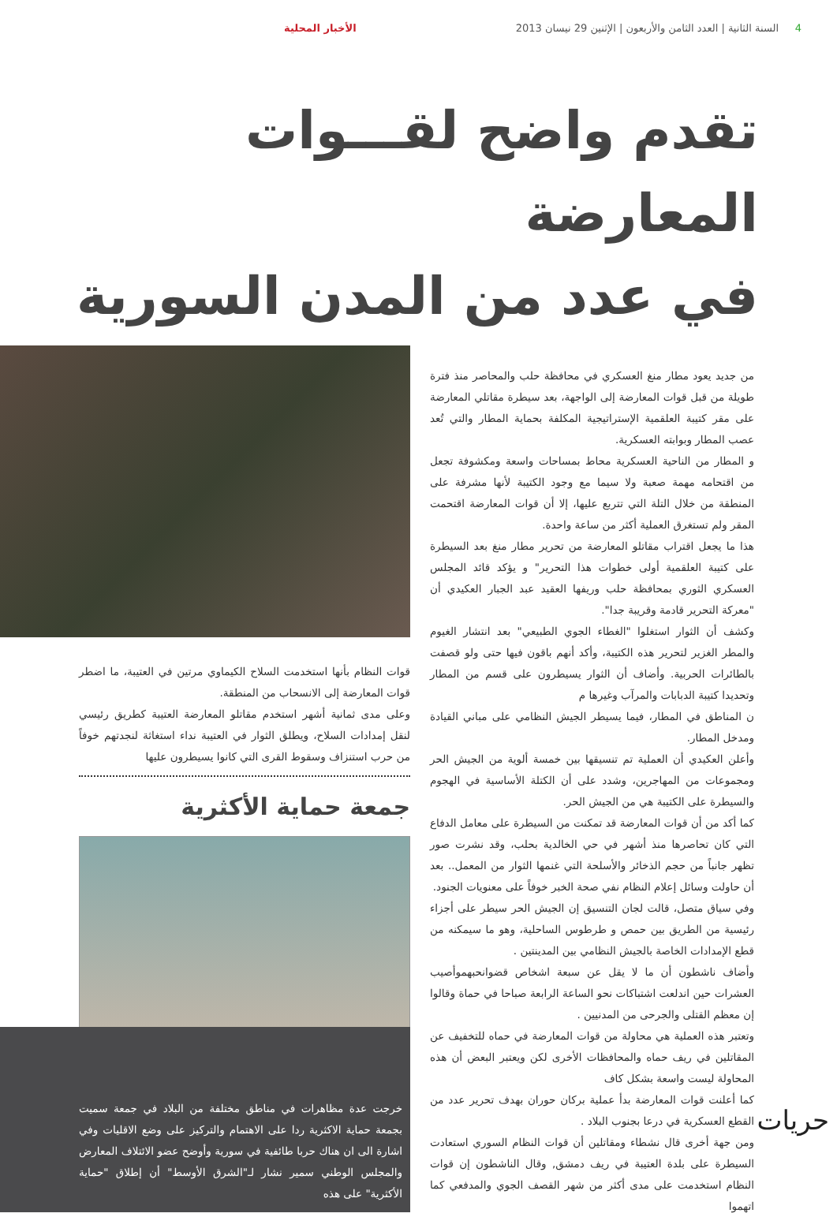4 السنة الثانية | العدد الثامن والأربعون | الإثنين 29 نيسان 2013 الأخبار المحلية
تقدم واضح لقـــوات المعارضة
في عدد من المدن السورية
من جديد يعود مطار منغ العسكري في محافظة حلب والمحاصر منذ فترة طويلة من قبل قوات المعارضة إلى الواجهة، بعد سيطرة مقاتلي المعارضة على مقر كتيبة العلقمية الإستراتيجية المكلفة بحماية المطار والتي تُعد عصب المطار وبوابته العسكرية.
و المطار من الناحية العسكرية محاط بمساحات واسعة ومكشوفة تجعل من اقتحامه مهمة صعبة ولا سيما مع وجود الكتيبة لأنها مشرفة على المنطقة من خلال التلة التي تتربع عليها، إلا أن قوات المعارضة اقتحمت المقر ولم تستغرق العملية أكثر من ساعة واحدة.
هذا ما يجعل اقتراب مقاتلو المعارضة من تحرير مطار منغ بعد السيطرة على كتيبة العلقمية أولى خطوات هذا التحرير" و يؤكد قائد المجلس العسكري الثوري بمحافظة حلب وريفها العقيد عبد الجبار العكيدي أن "معركة التحرير قادمة وقريبة جدا".
وكشف أن الثوار استغلوا "الغطاء الجوي الطبيعي" بعد انتشار الغيوم والمطر الغزير لتحرير هذه الكتيبة، وأكد أنهم باقون فيها حتى ولو قصفت بالطائرات الحربية. وأضاف أن الثوار يسيطرون على قسم من المطار وتحديدا كتيبة الدبابات والمرآب وغيرها م
ن المناطق في المطار، فيما يسيطر الجيش النظامي على مباني القيادة ومدخل المطار.
وأعلن العكيدي أن العملية تم تنسيقها بين خمسة ألوية من الجيش الحر ومجموعات من المهاجرين، وشدد على أن الكتلة الأساسية في الهجوم والسيطرة على الكتيبة هي من الجيش الحر.
كما أكد من أن قوات المعارضة قد تمكنت من السيطرة على معامل الدفاع التي كان تحاصرها منذ أشهر في حي الخالدية بحلب، وقد نشرت صور تظهر جانباً من حجم الذخائر والأسلحة التي غنمها الثوار من المعمل.. بعد أن حاولت وسائل إعلام النظام نفي صحة الخبر خوفاً على معنويات الجنود.
وفي سياق متصل، قالت لجان التنسيق إن الجيش الحر سيطر على أجزاء رئيسية من الطريق بين حمص و طرطوس الساحلية، وهو ما سيمكنه من قطع الإمدادات الخاصة بالجيش النظامي بين المدينتين .
وأضاف ناشطون أن ما لا يقل عن سبعة اشخاص قضوانحبهموأصيب العشرات حين اندلعت اشتباكات نحو الساعة الرابعة صباحا في حماة وقالوا إن معظم القتلى والجرحى من المدنيين .
وتعتبر هذه العملية هي محاولة من قوات المعارضة في حماه للتخفيف عن المقاتلين في ريف حماه والمحافظات الأخرى لكن ويعتبر البعض أن هذه المحاولة ليست واسعة بشكل كاف
كما أعلنت قوات المعارضة بدأ عملية بركان حوران بهدف تحرير عدد من القطع العسكرية في درعا بجنوب البلاد .
ومن جهة أخرى قال نشطاء ومقاتلين أن قوات النظام السوري استعادت السيطرة على بلدة العتيبة في ريف دمشق, وقال الناشطون إن قوات النظام استخدمت على مدى أكثر من شهر القصف الجوي والمدفعي كما اتهموا
قوات النظام بأنها استخدمت السلاح الكيماوي مرتين في العتيبة، ما اضطر قوات المعارضة إلى الانسحاب من المنطقة.
وعلى مدى ثمانية أشهر استخدم مقاتلو المعارضة العتيبة كطريق رئيسي لنقل إمدادات السلاح، ويطلق الثوار في العتيبة نداء استغاثة لنجدتهم خوفاً من حرب استنزاف وسقوط القرى التي كانوا يسيطرون عليها
جمعة حماية الأكثرية
خرجت عدة مظاهرات في مناطق مختلفة من البلاد في جمعة سميت بجمعة حماية الاكثرية ردا على الاهتمام والتركيز على وضع الاقليات وفي اشارة الى ان هناك حربا طائفية في سورية وأوضح عضو الائتلاف المعارض والمجلس الوطني سمير نشار لـ"الشرق الأوسط" أن إطلاق "حماية الأكثرية" على هذه
حريات